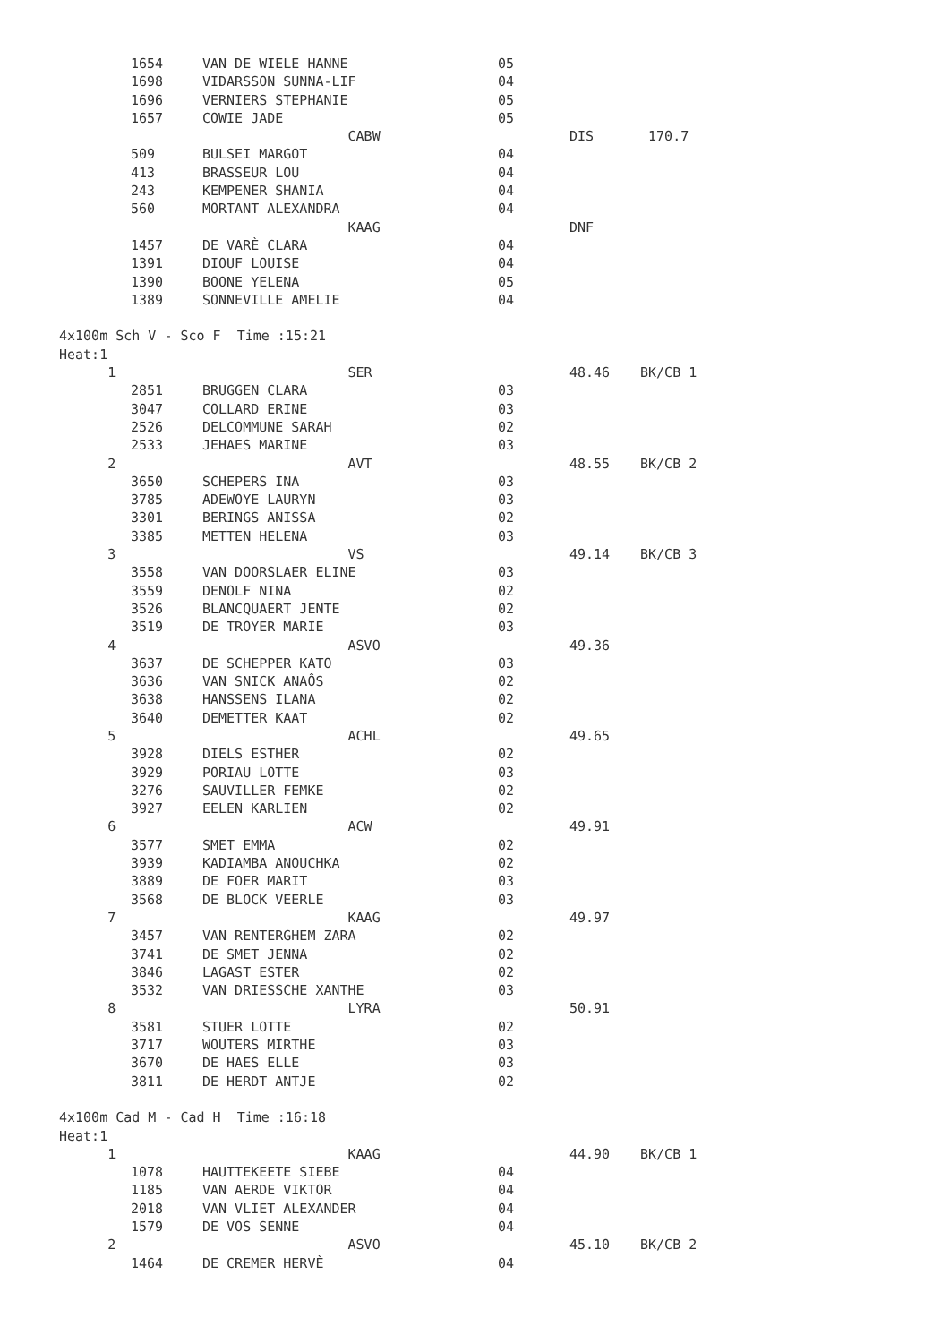| | | 1654 | VAN DE WIELE HANNE | 05 | | |
| | | 1698 | VIDARSSON SUNNA-LIF | 04 | | |
| | | 1696 | VERNIERS STEPHANIE | 05 | | |
| | | 1657 | COWIE JADE | 05 | | |
| | | | CABW | | DIS | 170.7 |
| | | 509 | BULSEI MARGOT | 04 | | |
| | | 413 | BRASSEUR LOU | 04 | | |
| | | 243 | KEMPENER SHANIA | 04 | | |
| | | 560 | MORTANT ALEXANDRA | 04 | | |
| | | | KAAG | | DNF | |
| | | 1457 | DE VARÈ CLARA | 04 | | |
| | | 1391 | DIOUF LOUISE | 04 | | |
| | | 1390 | BOONE YELENA | 05 | | |
| | | 1389 | SONNEVILLE AMELIE | 04 | | |
| 4x100m Sch V - Sco F Time :15:21 | | | | | | |
| Heat:1 | | | | | | |
| 1 | | | SER | | 48.46 | BK/CB 1 |
| | | 2851 | BRUGGEN CLARA | 03 | | |
| | | 3047 | COLLARD ERINE | 03 | | |
| | | 2526 | DELCOMMUNE SARAH | 02 | | |
| | | 2533 | JEHAES MARINE | 03 | | |
| 2 | | | AVT | | 48.55 | BK/CB 2 |
| | | 3650 | SCHEPERS INA | 03 | | |
| | | 3785 | ADEWOYE LAURYN | 03 | | |
| | | 3301 | BERINGS ANISSA | 02 | | |
| | | 3385 | METTEN HELENA | 03 | | |
| 3 | | | VS | | 49.14 | BK/CB 3 |
| | | 3558 | VAN DOORSLAER ELINE | 03 | | |
| | | 3559 | DENOLF NINA | 02 | | |
| | | 3526 | BLANCQUAERT JENTE | 02 | | |
| | | 3519 | DE TROYER MARIE | 03 | | |
| 4 | | | ASVO | | 49.36 | |
| | | 3637 | DE SCHEPPER KATO | 03 | | |
| | | 3636 | VAN SNICK ANAÔS | 02 | | |
| | | 3638 | HANSSENS ILANA | 02 | | |
| | | 3640 | DEMETTER KAAT | 02 | | |
| 5 | | | ACHL | | 49.65 | |
| | | 3928 | DIELS ESTHER | 02 | | |
| | | 3929 | PORIAU LOTTE | 03 | | |
| | | 3276 | SAUVILLER FEMKE | 02 | | |
| | | 3927 | EELEN KARLIEN | 02 | | |
| 6 | | | ACW | | 49.91 | |
| | | 3577 | SMET EMMA | 02 | | |
| | | 3939 | KADIAMBA ANOUCHKA | 02 | | |
| | | 3889 | DE FOER MARIT | 03 | | |
| | | 3568 | DE BLOCK VEERLE | 03 | | |
| 7 | | | KAAG | | 49.97 | |
| | | 3457 | VAN RENTERGHEM ZARA | 02 | | |
| | | 3741 | DE SMET JENNA | 02 | | |
| | | 3846 | LAGAST ESTER | 02 | | |
| | | 3532 | VAN DRIESSCHE XANTHE | 03 | | |
| 8 | | | LYRA | | 50.91 | |
| | | 3581 | STUER LOTTE | 02 | | |
| | | 3717 | WOUTERS MIRTHE | 03 | | |
| | | 3670 | DE HAES ELLE | 03 | | |
| | | 3811 | DE HERDT ANTJE | 02 | | |
| 4x100m Cad M - Cad H Time :16:18 | | | | | | |
| Heat:1 | | | | | | |
| 1 | | | KAAG | | 44.90 | BK/CB 1 |
| | | 1078 | HAUTTEKEETE SIEBE | 04 | | |
| | | 1185 | VAN AERDE VIKTOR | 04 | | |
| | | 2018 | VAN VLIET ALEXANDER | 04 | | |
| | | 1579 | DE VOS SENNE | 04 | | |
| 2 | | | ASVO | | 45.10 | BK/CB 2 |
| | | 1464 | DE CREMER HERVÈ | 04 | | |